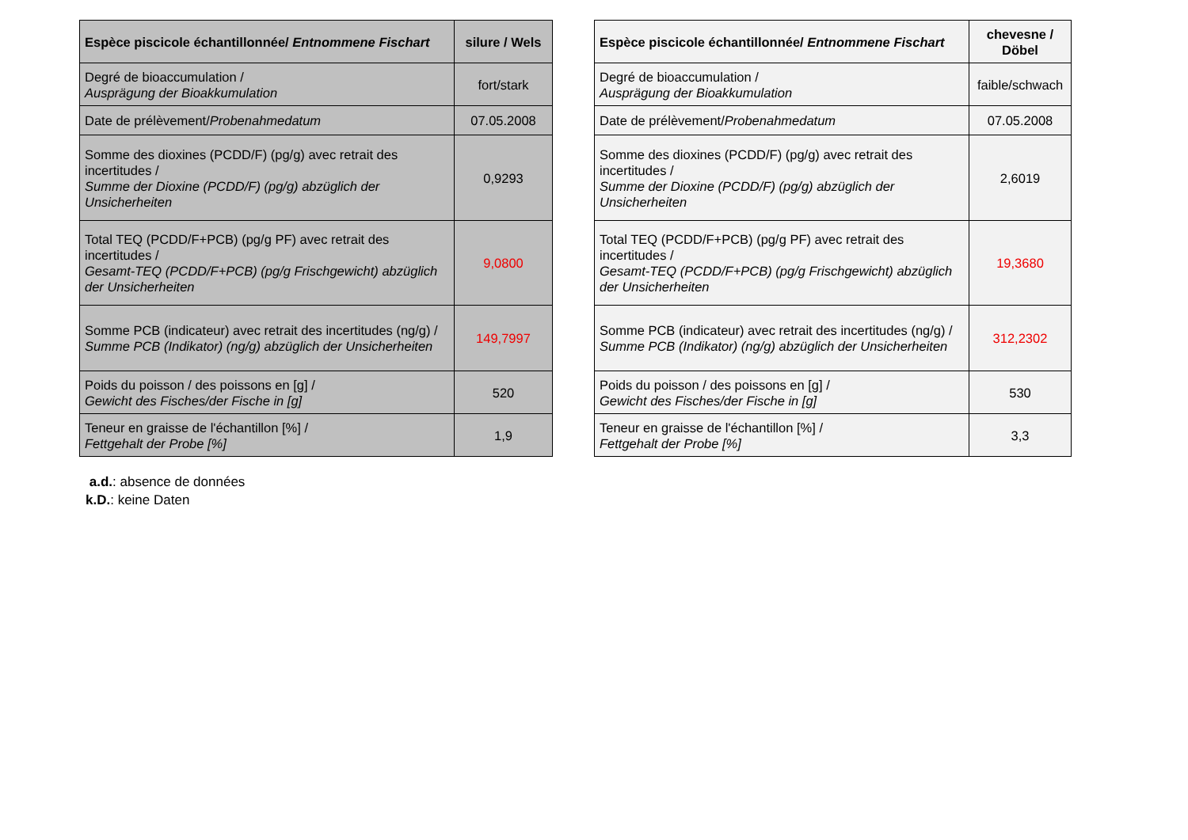| Espèce piscicole échantillonnée/ Entnommene Fischart | silure / Wels |
| --- | --- |
| Degré de bioaccumulation / Ausprägung der Bioakkumulation | fort/stark |
| Date de prélèvement/ Probenahmedatum | 07.05.2008 |
| Somme des dioxines (PCDD/F) (pg/g) avec retrait des incertitudes / Summe der Dioxine (PCDD/F) (pg/g) abzüglich der Unsicherheiten | 0,9293 |
| Total TEQ (PCDD/F+PCB) (pg/g PF) avec retrait des incertitudes / Gesamt-TEQ (PCDD/F+PCB) (pg/g Frischgewicht) abzüglich der Unsicherheiten | 9,0800 |
| Somme PCB (indicateur) avec retrait des incertitudes (ng/g) / Summe PCB (Indikator) (ng/g) abzüglich der Unsicherheiten | 149,7997 |
| Poids du poisson / des poissons en [g] / Gewicht des Fisches/der Fische in [g] | 520 |
| Teneur en graisse de l'échantillon [%] / Fettgehalt der Probe [%] | 1,9 |
| Espèce piscicole échantillonnée/ Entnommene Fischart | chevesne / Döbel |
| --- | --- |
| Degré de bioaccumulation / Ausprägung der Bioakkumulation | faible/schwach |
| Date de prélèvement/ Probenahmedatum | 07.05.2008 |
| Somme des dioxines (PCDD/F) (pg/g) avec retrait des incertitudes / Summe der Dioxine (PCDD/F) (pg/g) abzüglich der Unsicherheiten | 2,6019 |
| Total TEQ (PCDD/F+PCB) (pg/g PF) avec retrait des incertitudes / Gesamt-TEQ (PCDD/F+PCB) (pg/g Frischgewicht) abzüglich der Unsicherheiten | 19,3680 |
| Somme PCB (indicateur) avec retrait des incertitudes (ng/g) / Summe PCB (Indikator) (ng/g) abzüglich der Unsicherheiten | 312,2302 |
| Poids du poisson / des poissons en [g] / Gewicht des Fisches/der Fische in [g] | 530 |
| Teneur en graisse de l'échantillon [%] / Fettgehalt der Probe [%] | 3,3 |
a.d.: absence de données
k.D.: keine Daten